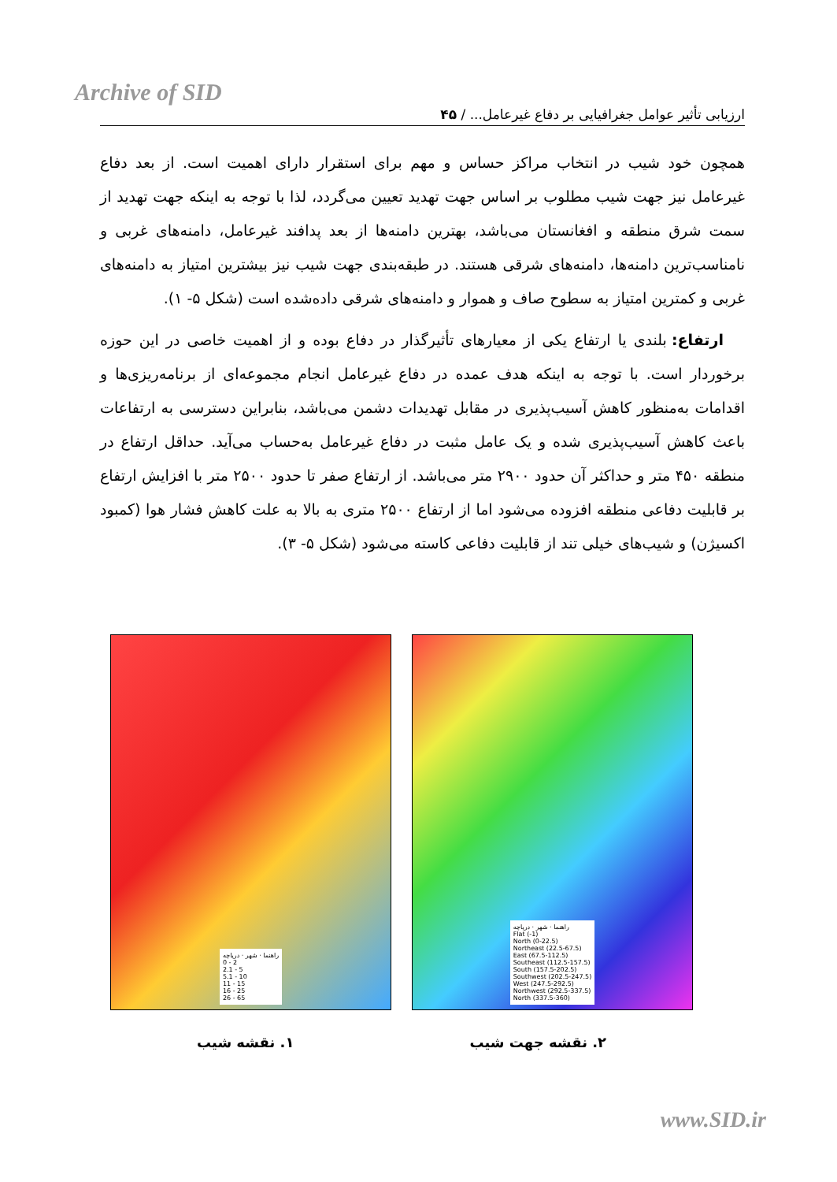Archive of SID
ارزیابی تأثیر عوامل جغرافیایی بر دفاع غیرعامل... / ۴۵
همچون خود شیب در انتخاب مراکز حساس و مهم برای استقرار دارای اهمیت است. از بعد دفاع غیرعامل نیز جهت شیب مطلوب بر اساس جهت تهدید تعیین می‌گردد، لذا با توجه به اینکه جهت تهدید از سمت شرق منطقه و افغانستان می‌باشد، بهترین دامنه‌ها از بعد پدافند غیرعامل، دامنه‌های غربی و نامناسب‌ترین دامنه‌ها، دامنه‌های شرقی هستند. در طبقه‌بندی جهت شیب نیز بیشترین امتیاز به دامنه‌های غربی و کمترین امتیاز به سطوح صاف و هموار و دامنه‌های شرقی داده‌شده است (شکل ۵- ۱).
ارتفاع: بلندی یا ارتفاع یکی از معیارهای تأثیرگذار در دفاع بوده و از اهمیت خاصی در این حوزه برخوردار است. با توجه به اینکه هدف عمده در دفاع غیرعامل انجام مجموعه‌ای از برنامه‌ریزی‌ها و اقدامات به‌منظور کاهش آسیب‌پذیری در مقابل تهدیدات دشمن می‌باشد، بنابراین دسترسی به ارتفاعات باعث کاهش آسیب‌پذیری شده و یک عامل مثبت در دفاع غیرعامل به‌حساب می‌آید. حداقل ارتفاع در منطقه ۴۵۰ متر و حداکثر آن حدود ۲۹۰۰ متر می‌باشد. از ارتفاع صفر تا حدود ۲۵۰۰ متر با افزایش ارتفاع بر قابلیت دفاعی منطقه افزوده می‌شود اما از ارتفاع ۲۵۰۰ متری به بالا به علت کاهش فشار هوا (کمبود اکسیژن) و شیب‌های خیلی تند از قابلیت دفاعی کاسته می‌شود (شکل ۵- ۳).
راهنما · شهر · دریاچه
0 - 2
2.1 - 5
5.1 - 10
11 - 15
16 - 25
26 - 65
راهنما · شهر · دریاچه
Flat (-1)
North (0-22.5)
Northeast (22.5-67.5)
East (67.5-112.5)
Southeast (112.5-157.5)
South (157.5-202.5)
Southwest (202.5-247.5)
West (247.5-292.5)
Northwest (292.5-337.5)
North (337.5-360)
۱. نقشه شیب ۲. نقشه جهت شیب
www.SID.ir